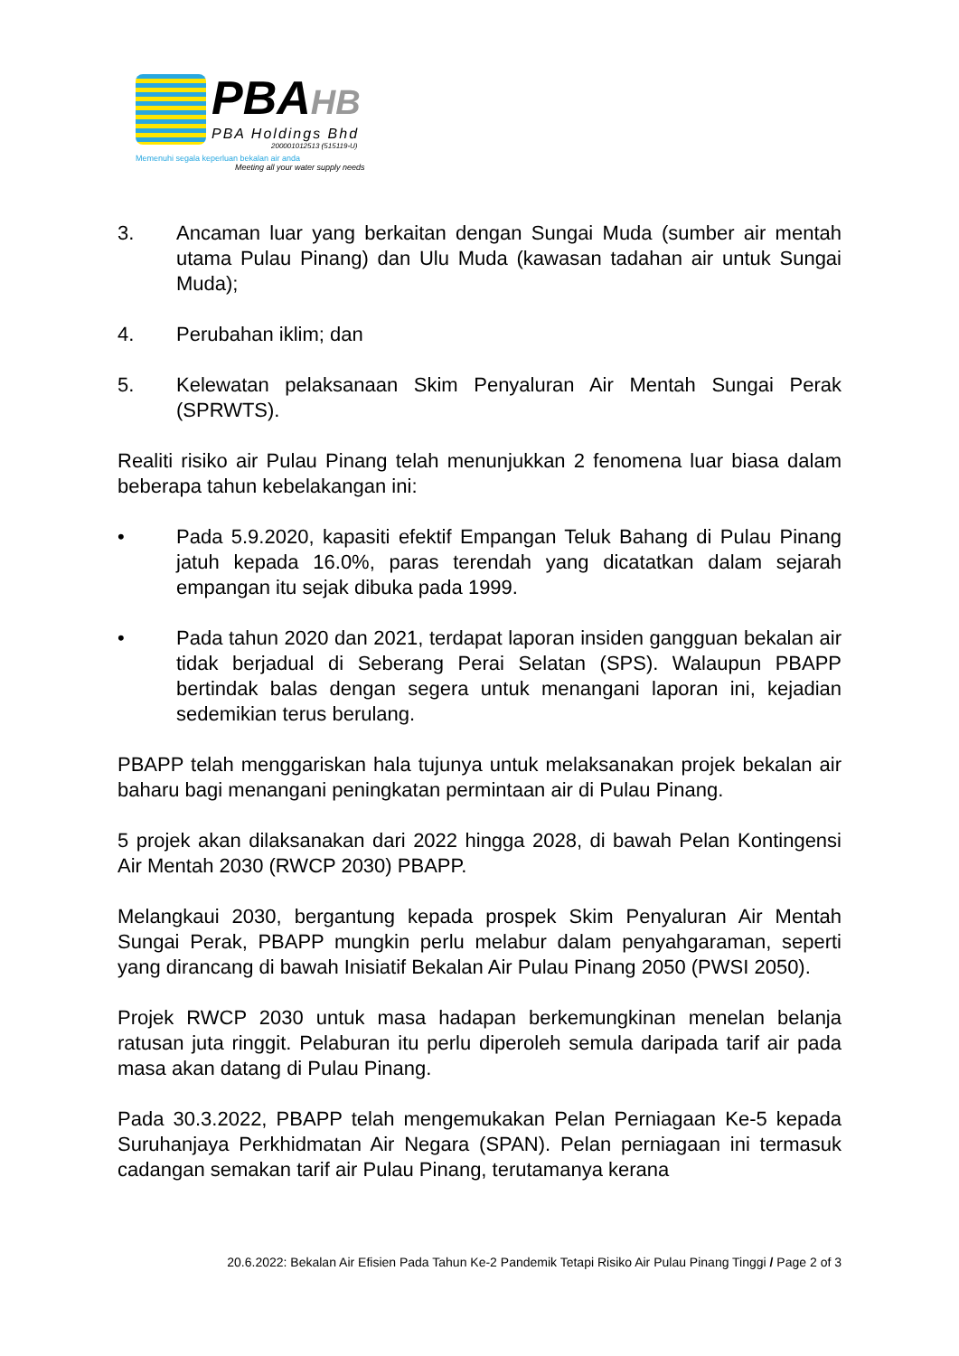PBAHB
PBA Holdings Bhd
200001012513 (515119-U)
Memenuhi segala keperluan bekalan air anda
Meeting all your water supply needs
3. Ancaman luar yang berkaitan dengan Sungai Muda (sumber air mentah utama Pulau Pinang) dan Ulu Muda (kawasan tadahan air untuk Sungai Muda);
4. Perubahan iklim; dan
5. Kelewatan pelaksanaan Skim Penyaluran Air Mentah Sungai Perak (SPRWTS).
Realiti risiko air Pulau Pinang telah menunjukkan 2 fenomena luar biasa dalam beberapa tahun kebelakangan ini:
• Pada 5.9.2020, kapasiti efektif Empangan Teluk Bahang di Pulau Pinang jatuh kepada 16.0%, paras terendah yang dicatatkan dalam sejarah empangan itu sejak dibuka pada 1999.
• Pada tahun 2020 dan 2021, terdapat laporan insiden gangguan bekalan air tidak berjadual di Seberang Perai Selatan (SPS). Walaupun PBAPP bertindak balas dengan segera untuk menangani laporan ini, kejadian sedemikian terus berulang.
PBAPP telah menggariskan hala tujunya untuk melaksanakan projek bekalan air baharu bagi menangani peningkatan permintaan air di Pulau Pinang.
5 projek akan dilaksanakan dari 2022 hingga 2028, di bawah Pelan Kontingensi Air Mentah 2030 (RWCP 2030) PBAPP.
Melangkaui 2030, bergantung kepada prospek Skim Penyaluran Air Mentah Sungai Perak, PBAPP mungkin perlu melabur dalam penyahgaraman, seperti yang dirancang di bawah Inisiatif Bekalan Air Pulau Pinang 2050 (PWSI 2050).
Projek RWCP 2030 untuk masa hadapan berkemungkinan menelan belanja ratusan juta ringgit. Pelaburan itu perlu diperoleh semula daripada tarif air pada masa akan datang di Pulau Pinang.
Pada 30.3.2022, PBAPP telah mengemukakan Pelan Perniagaan Ke-5 kepada Suruhanjaya Perkhidmatan Air Negara (SPAN). Pelan perniagaan ini termasuk cadangan semakan tarif air Pulau Pinang, terutamanya kerana
20.6.2022: Bekalan Air Efisien Pada Tahun Ke-2 Pandemik Tetapi Risiko Air Pulau Pinang Tinggi / Page 2 of 3